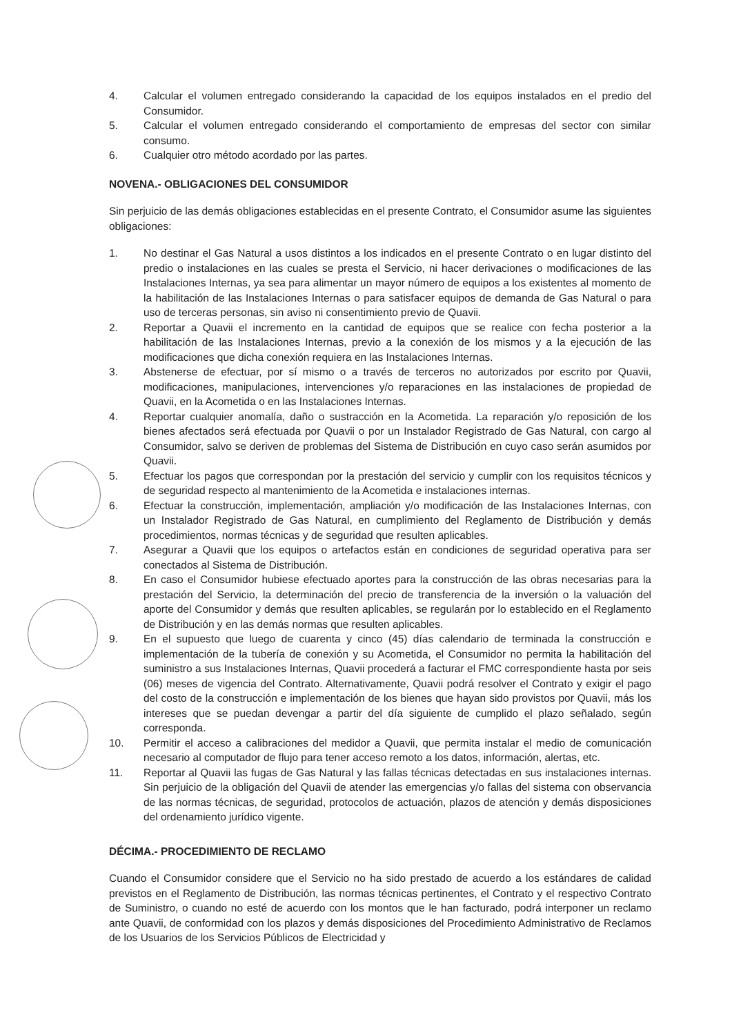4. Calcular el volumen entregado considerando la capacidad de los equipos instalados en el predio del Consumidor.
5. Calcular el volumen entregado considerando el comportamiento de empresas del sector con similar consumo.
6. Cualquier otro método acordado por las partes.
NOVENA.- OBLIGACIONES DEL CONSUMIDOR
Sin perjuicio de las demás obligaciones establecidas en el presente Contrato, el Consumidor asume las siguientes obligaciones:
1. No destinar el Gas Natural a usos distintos a los indicados en el presente Contrato o en lugar distinto del predio o instalaciones en las cuales se presta el Servicio, ni hacer derivaciones o modificaciones de las Instalaciones Internas, ya sea para alimentar un mayor número de equipos a los existentes al momento de la habilitación de las Instalaciones Internas o para satisfacer equipos de demanda de Gas Natural o para uso de terceras personas, sin aviso ni consentimiento previo de Quavii.
2. Reportar a Quavii el incremento en la cantidad de equipos que se realice con fecha posterior a la habilitación de las Instalaciones Internas, previo a la conexión de los mismos y a la ejecución de las modificaciones que dicha conexión requiera en las Instalaciones Internas.
3. Abstenerse de efectuar, por sí mismo o a través de terceros no autorizados por escrito por Quavii, modificaciones, manipulaciones, intervenciones y/o reparaciones en las instalaciones de propiedad de Quavii, en la Acometida o en las Instalaciones Internas.
4. Reportar cualquier anomalía, daño o sustracción en la Acometida. La reparación y/o reposición de los bienes afectados será efectuada por Quavii o por un Instalador Registrado de Gas Natural, con cargo al Consumidor, salvo se deriven de problemas del Sistema de Distribución en cuyo caso serán asumidos por Quavii.
5. Efectuar los pagos que correspondan por la prestación del servicio y cumplir con los requisitos técnicos y de seguridad respecto al mantenimiento de la Acometida e instalaciones internas.
6. Efectuar la construcción, implementación, ampliación y/o modificación de las Instalaciones Internas, con un Instalador Registrado de Gas Natural, en cumplimiento del Reglamento de Distribución y demás procedimientos, normas técnicas y de seguridad que resulten aplicables.
7. Asegurar a Quavii que los equipos o artefactos están en condiciones de seguridad operativa para ser conectados al Sistema de Distribución.
8. En caso el Consumidor hubiese efectuado aportes para la construcción de las obras necesarias para la prestación del Servicio, la determinación del precio de transferencia de la inversión o la valuación del aporte del Consumidor y demás que resulten aplicables, se regularán por lo establecido en el Reglamento de Distribución y en las demás normas que resulten aplicables.
9. En el supuesto que luego de cuarenta y cinco (45) días calendario de terminada la construcción e implementación de la tubería de conexión y su Acometida, el Consumidor no permita la habilitación del suministro a sus Instalaciones Internas, Quavii procederá a facturar el FMC correspondiente hasta por seis (06) meses de vigencia del Contrato. Alternativamente, Quavii podrá resolver el Contrato y exigir el pago del costo de la construcción e implementación de los bienes que hayan sido provistos por Quavii, más los intereses que se puedan devengar a partir del día siguiente de cumplido el plazo señalado, según corresponda.
10. Permitir el acceso a calibraciones del medidor a Quavii, que permita instalar el medio de comunicación necesario al computador de flujo para tener acceso remoto a los datos, información, alertas, etc.
11. Reportar al Quavii las fugas de Gas Natural y las fallas técnicas detectadas en sus instalaciones internas. Sin perjuicio de la obligación del Quavii de atender las emergencias y/o fallas del sistema con observancia de las normas técnicas, de seguridad, protocolos de actuación, plazos de atención y demás disposiciones del ordenamiento jurídico vigente.
DÉCIMA.- PROCEDIMIENTO DE RECLAMO
Cuando el Consumidor considere que el Servicio no ha sido prestado de acuerdo a los estándares de calidad previstos en el Reglamento de Distribución, las normas técnicas pertinentes, el Contrato y el respectivo Contrato de Suministro, o cuando no esté de acuerdo con los montos que le han facturado, podrá interponer un reclamo ante Quavii, de conformidad con los plazos y demás disposiciones del Procedimiento Administrativo de Reclamos de los Usuarios de los Servicios Públicos de Electricidad y